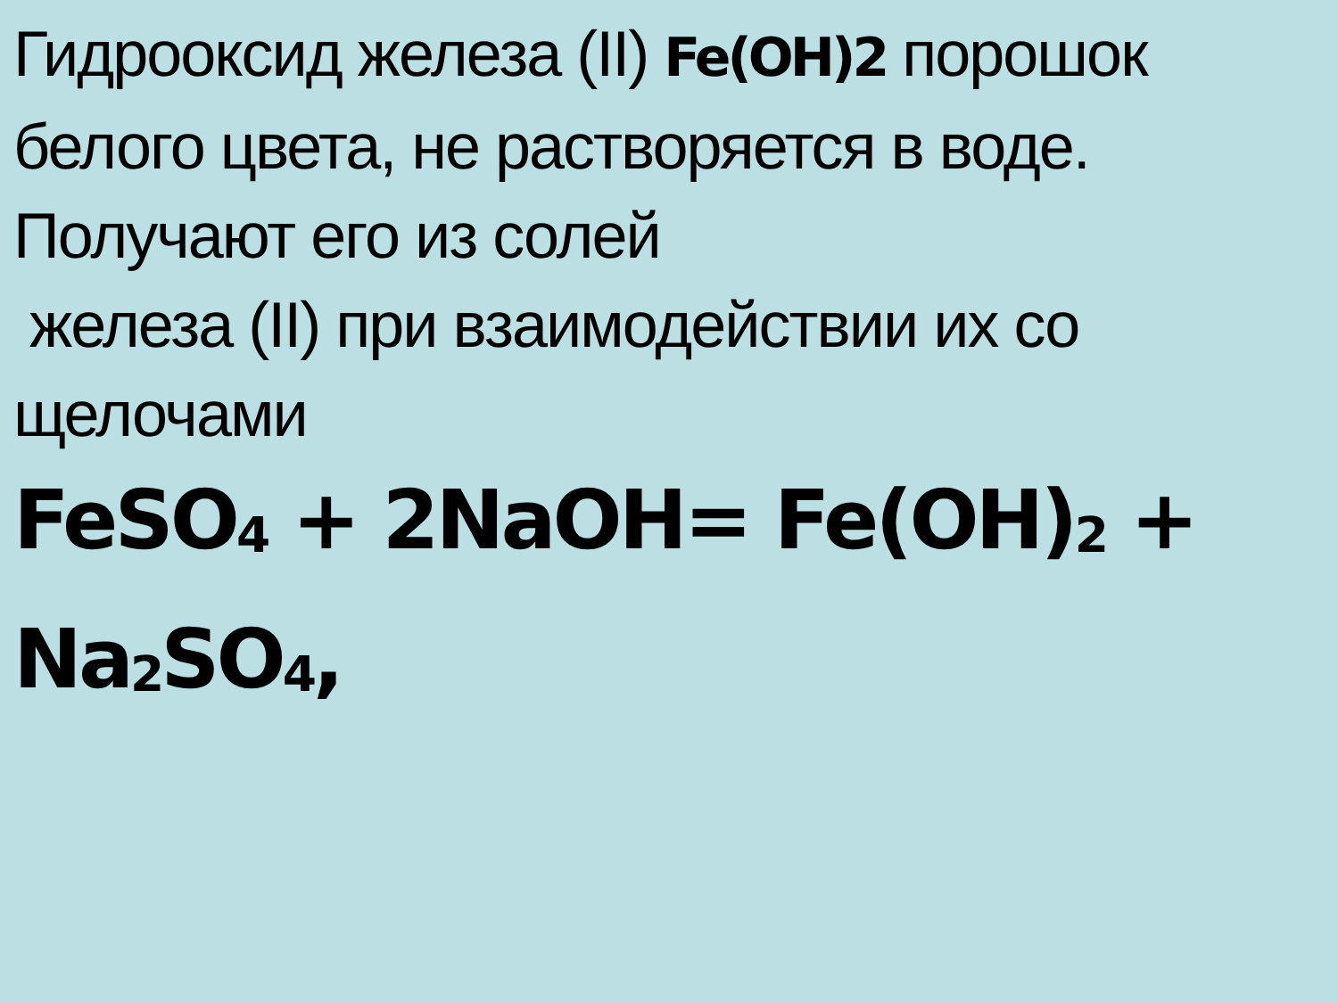Гидрооксид железа (II) Fe(OH)2 порошок
белого цвета, не растворяется в воде.
Получают его из солей
железа (II) при взаимодействии их со
щелочами
FeSO<sub>4</sub> + 2NaOH= Fe(OH)<sub>2</sub> + Na<sub>2</sub>SO<sub>4</sub>,